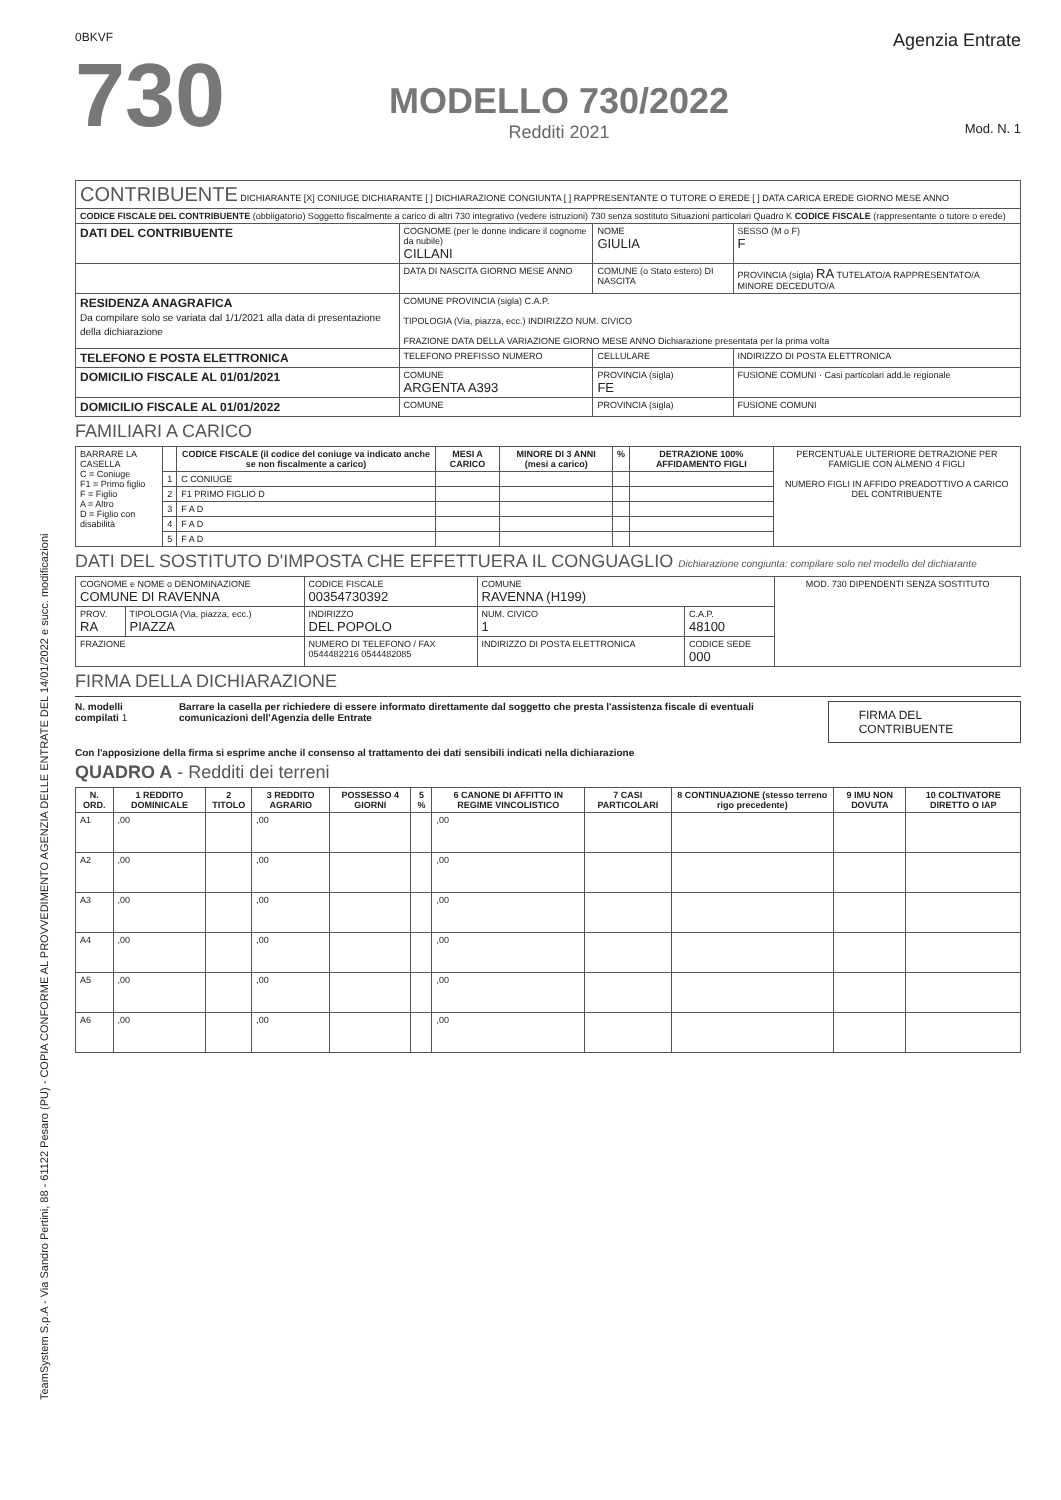TeamSystem S.p.A - Via Sandro Pertini, 88 - 61122 Pesaro (PU) - COPIA CONFORME AL PROVVEDIMENTO AGENZIA DELLE ENTRATE DEL 14/01/2022 e succ. modificazioni
0BKVF
730
MODELLO 730/2022
Redditi 2021
Agenzia Entrate
Mod. N. 1
| CONTRIBUENTE DICHIARANTE [X] CONIUGE DICHIARANTE [ ] DICHIARAZIONE CONGIUNTA [ ] RAPPRESENTANTE O TUTORE O EREDE [ ] DATA CARICA EREDE GIORNO MESE ANNO | | | |
| CODICE FISCALE DEL CONTRIBUENTE (obbligatorio) Soggetto fiscalmente a carico di altri 730 integrativo (vedere istruzioni) 730 senza sostituto Situazioni particolari Quadro K CODICE FISCALE (rappresentante o tutore o erede) | | | |
| DATI DEL CONTRIBUENTE | COGNOME (per le donne indicare il cognome da nubile) CILLANI | NOME GIULIA | SESSO (M o F) F |
| | DATA DI NASCITA GIORNO MESE ANNO | COMUNE (o Stato estero) DI NASCITA | PROVINCIA (sigla) RA TUTELATO/A RAPPRESENTATO/A MINORE DECEDUTO/A |
| RESIDENZA ANAGRAFICA Da compilare solo se variata dal 1/1/2021 alla data di presentazione della dichiarazione | COMUNE PROVINCIA (sigla) C.A.P. TIPOLOGIA (Via, piazza, ecc.) INDIRIZZO NUM. CIVICO FRAZIONE DATA DELLA VARIAZIONE GIORNO MESE ANNO Dichiarazione presentata per la prima volta | | |
| TELEFONO E POSTA ELETTRONICA | TELEFONO PREFISSO NUMERO | CELLULARE | INDIRIZZO DI POSTA ELETTRONICA |
| DOMICILIO FISCALE AL 01/01/2021 | COMUNE ARGENTA A393 | PROVINCIA (sigla) FE | FUSIONE COMUNI · Casi particolari add.le regionale |
| DOMICILIO FISCALE AL 01/01/2022 | COMUNE | PROVINCIA (sigla) | FUSIONE COMUNI |
FAMILIARI A CARICO
| BARRARE LA CASELLA C = Coniuge F1 = Primo figlio F = Figlio A = Altro D = Figlio con disabilità | | CODICE FISCALE (il codice del coniuge va indicato anche se non fiscalmente a carico) | MESI A CARICO | MINORE DI 3 ANNI (mesi a carico) | % | DETRAZIONE 100% AFFIDAMENTO FIGLI | PERCENTUALE ULTERIORE DETRAZIONE PER FAMIGLIE CON ALMENO 4 FIGLI NUMERO FIGLI IN AFFIDO PREADOTTIVO A CARICO DEL CONTRIBUENTE |
| --- | --- | --- | --- | --- | --- | --- | --- |
| | 1 | C CONIUGE | | | | | |
| | 2 | F1 PRIMO FIGLIO D | | | | | |
| | 3 | F A D | | | | | |
| | 4 | F A D | | | | | |
| | 5 | F A D | | | | | |
DATI DEL SOSTITUTO D'IMPOSTA CHE EFFETTUERA IL CONGUAGLIO Dichiarazione congiunta: compilare solo nel modello del dichiarante
| COGNOME e NOME o DENOMINAZIONE COMUNE DI RAVENNA | | CODICE FISCALE 00354730392 | COMUNE RAVENNA (H199) | | MOD. 730 DIPENDENTI SENZA SOSTITUTO |
| PROV. RA | TIPOLOGIA (Via, piazza, ecc.) PIAZZA | INDIRIZZO DEL POPOLO | NUM. CIVICO 1 | C.A.P. 48100 | |
| FRAZIONE | | NUMERO DI TELEFONO / FAX 0544482216 0544482085 | INDIRIZZO DI POSTA ELETTRONICA | CODICE SEDE 000 | |
FIRMA DELLA DICHIARAZIONE
N. modelli compilati 1 Barrare la casella per richiedere di essere informato direttamente dal soggetto che presta l'assistenza fiscale di eventuali comunicazioni dell'Agenzia delle Entrate
FIRMA DEL CONTRIBUENTE
Con l'apposizione della firma si esprime anche il consenso al trattamento dei dati sensibili indicati nella dichiarazione
QUADRO A - Redditi dei terreni
| N. ORD. | 1 REDDITO DOMINICALE | 2 TITOLO | 3 REDDITO AGRARIO | POSSESSO 4 GIORNI | 5 % | 6 CANONE DI AFFITTO IN REGIME VINCOLISTICO | 7 CASI PARTICOLARI | 8 CONTINUAZIONE (stesso terreno rigo precedente) | 9 IMU NON DOVUTA | 10 COLTIVATORE DIRETTO O IAP |
| --- | --- | --- | --- | --- | --- | --- | --- | --- | --- | --- |
| A1 | ,00 | | ,00 | | | ,00 | | | | |
| A2 | ,00 | | ,00 | | | ,00 | | | | |
| A3 | ,00 | | ,00 | | | ,00 | | | | |
| A4 | ,00 | | ,00 | | | ,00 | | | | |
| A5 | ,00 | | ,00 | | | ,00 | | | | |
| A6 | ,00 | | ,00 | | | ,00 | | | | |